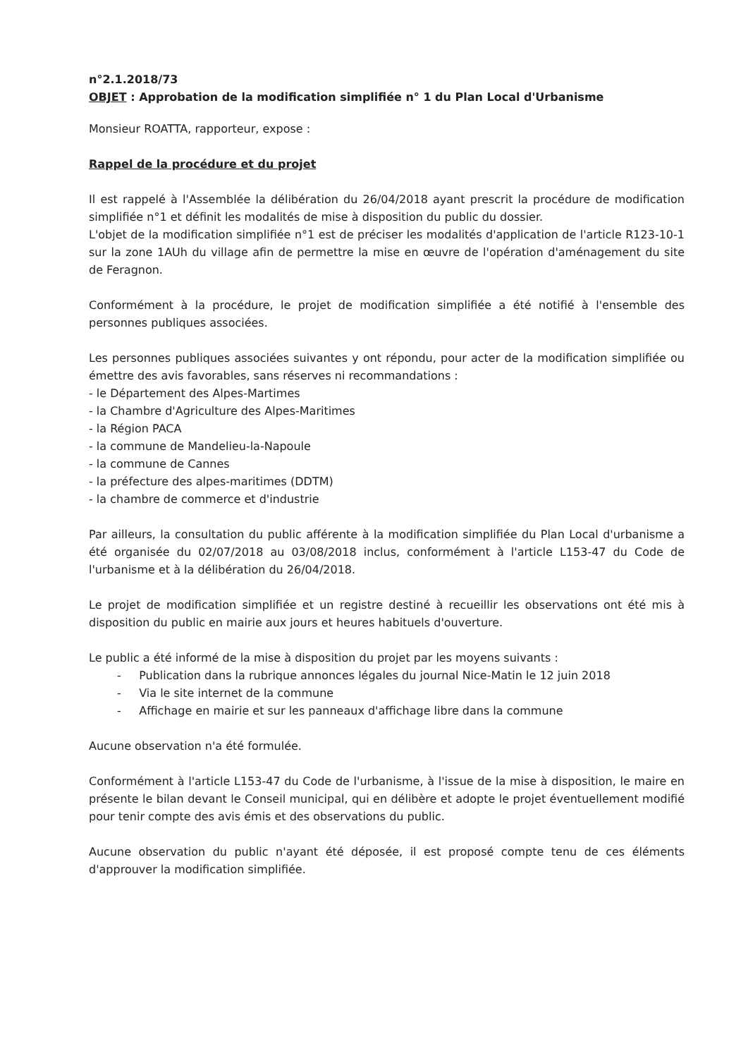n°2.1.2018/73
OBJET : Approbation de la modification simplifiée n° 1 du Plan Local d'Urbanisme
Monsieur ROATTA, rapporteur, expose :
Rappel de la procédure et du projet
Il est rappelé à l'Assemblée la délibération du 26/04/2018 ayant prescrit la procédure de modification simplifiée n°1 et définit les modalités de mise à disposition du public du dossier.
L'objet de la modification simplifiée n°1 est de préciser les modalités d'application de l'article R123-10-1 sur la zone 1AUh du village afin de permettre la mise en œuvre de l'opération d'aménagement du site de Feragnon.
Conformément à la procédure, le projet de modification simplifiée a été notifié à l'ensemble des personnes publiques associées.
Les personnes publiques associées suivantes y ont répondu, pour acter de la modification simplifiée ou émettre des avis favorables, sans réserves ni recommandations :
- le Département des Alpes-Martimes
- la Chambre d'Agriculture des Alpes-Maritimes
- la Région PACA
- la commune de Mandelieu-la-Napoule
- la commune de Cannes
- la préfecture des alpes-maritimes (DDTM)
- la chambre de commerce et d'industrie
Par ailleurs, la consultation du public afférente à la modification simplifiée du Plan Local d'urbanisme a été organisée du 02/07/2018 au 03/08/2018 inclus, conformément à l'article L153-47 du Code de l'urbanisme et à la délibération du 26/04/2018.
Le projet de modification simplifiée et un registre destiné à recueillir les observations ont été mis à disposition du public en mairie aux jours et heures habituels d'ouverture.
Le public a été informé de la mise à disposition du projet par les moyens suivants :
- Publication dans la rubrique annonces légales du journal Nice-Matin le 12 juin 2018
- Via le site internet de la commune
- Affichage en mairie et sur les panneaux d'affichage libre dans la commune
Aucune observation n'a été formulée.
Conformément à l'article L153-47 du Code de l'urbanisme, à l'issue de la mise à disposition, le maire en présente le bilan devant le Conseil municipal, qui en délibère et adopte le projet éventuellement modifié pour tenir compte des avis émis et des observations du public.
Aucune observation du public n'ayant été déposée, il est proposé compte tenu de ces éléments d'approuver la modification simplifiée.